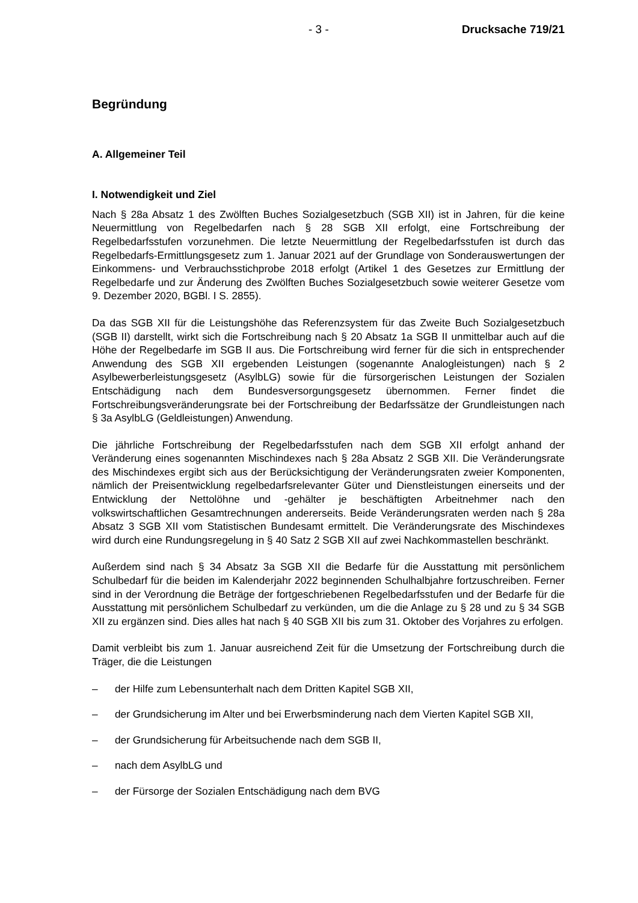- 3 - Drucksache 719/21
Begründung
A. Allgemeiner Teil
I. Notwendigkeit und Ziel
Nach § 28a Absatz 1 des Zwölften Buches Sozialgesetzbuch (SGB XII) ist in Jahren, für die keine Neuermittlung von Regelbedarfen nach § 28 SGB XII erfolgt, eine Fortschreibung der Regelbedarfsstufen vorzunehmen. Die letzte Neuermittlung der Regelbedarfsstufen ist durch das Regelbedarfs-Ermittlungsgesetz zum 1. Januar 2021 auf der Grundlage von Sonderauswertungen der Einkommens- und Verbrauchsstichprobe 2018 erfolgt (Artikel 1 des Gesetzes zur Ermittlung der Regelbedarfe und zur Änderung des Zwölften Buches Sozialgesetzbuch sowie weiterer Gesetze vom 9. Dezember 2020, BGBl. I S. 2855).
Da das SGB XII für die Leistungshöhe das Referenzsystem für das Zweite Buch Sozialgesetzbuch (SGB II) darstellt, wirkt sich die Fortschreibung nach § 20 Absatz 1a SGB II unmittelbar auch auf die Höhe der Regelbedarfe im SGB II aus. Die Fortschreibung wird ferner für die sich in entsprechender Anwendung des SGB XII ergebenden Leistungen (sogenannte Analogleistungen) nach § 2 Asylbewerberleistungsgesetz (AsylbLG) sowie für die fürsorgerischen Leistungen der Sozialen Entschädigung nach dem Bundesversorgungsgesetz übernommen. Ferner findet die Fortschreibungsveränderungsrate bei der Fortschreibung der Bedarfssätze der Grundleistungen nach § 3a AsylbLG (Geldleistungen) Anwendung.
Die jährliche Fortschreibung der Regelbedarfsstufen nach dem SGB XII erfolgt anhand der Veränderung eines sogenannten Mischindexes nach § 28a Absatz 2 SGB XII. Die Veränderungsrate des Mischindexes ergibt sich aus der Berücksichtigung der Veränderungsraten zweier Komponenten, nämlich der Preisentwicklung regelbedarfsrelevanter Güter und Dienstleistungen einerseits und der Entwicklung der Nettolöhne und -gehälter je beschäftigten Arbeitnehmer nach den volkswirtschaftlichen Gesamtrechnungen andererseits. Beide Veränderungsraten werden nach § 28a Absatz 3 SGB XII vom Statistischen Bundesamt ermittelt. Die Veränderungsrate des Mischindexes wird durch eine Rundungsregelung in § 40 Satz 2 SGB XII auf zwei Nachkommastellen beschränkt.
Außerdem sind nach § 34 Absatz 3a SGB XII die Bedarfe für die Ausstattung mit persönlichem Schulbedarf für die beiden im Kalenderjahr 2022 beginnenden Schulhalbjahre fortzuschreiben. Ferner sind in der Verordnung die Beträge der fortgeschriebenen Regelbedarfsstufen und der Bedarfe für die Ausstattung mit persönlichem Schulbedarf zu verkünden, um die die Anlage zu § 28 und zu § 34 SGB XII zu ergänzen sind. Dies alles hat nach § 40 SGB XII bis zum 31. Oktober des Vorjahres zu erfolgen.
Damit verbleibt bis zum 1. Januar ausreichend Zeit für die Umsetzung der Fortschreibung durch die Träger, die die Leistungen
– der Hilfe zum Lebensunterhalt nach dem Dritten Kapitel SGB XII,
– der Grundsicherung im Alter und bei Erwerbsminderung nach dem Vierten Kapitel SGB XII,
– der Grundsicherung für Arbeitsuchende nach dem SGB II,
– nach dem AsylbLG und
– der Fürsorge der Sozialen Entschädigung nach dem BVG